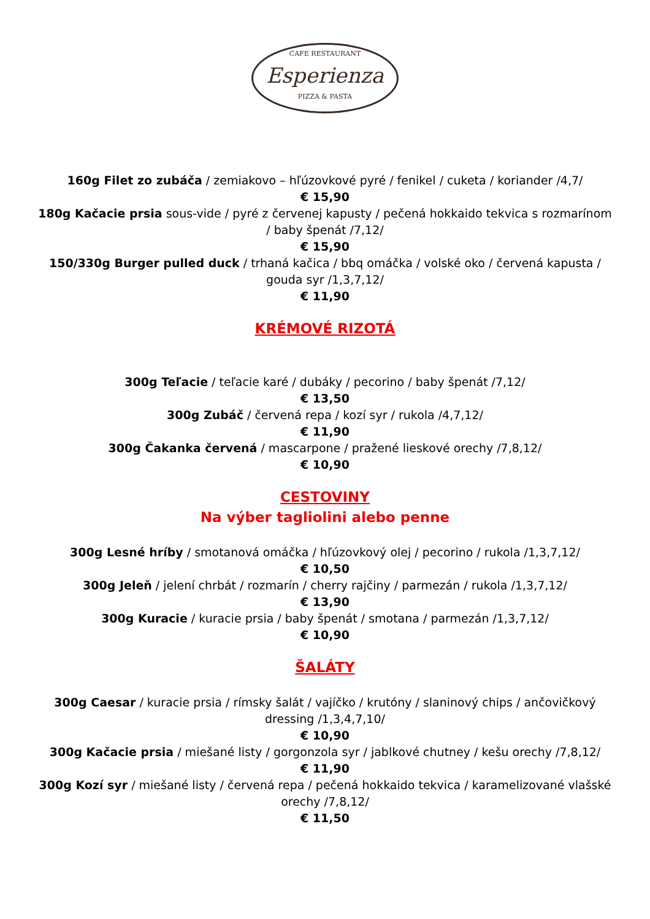CAFE RESTAURANT
Esperienza
PIZZA & PASTA
160g Filet zo zubáča / zemiakovo – hľúzovkové pyré / fenikel / cuketa / koriander /4,7/
€ 15,90
180g Kačacie prsia sous-vide / pyré z červenej kapusty / pečená hokkaido tekvica s rozmarínom / baby špenát /7,12/
€ 15,90
150/330g Burger pulled duck / trhaná kačica / bbq omáčka / volské oko / červená kapusta / gouda syr /1,3,7,12/
€ 11,90
KRÉMOVÉ RIZOTÁ
300g Teľacie / teľacie karé / dubáky / pecorino / baby špenát /7,12/
€ 13,50
300g Zubáč / červená repa / kozí syr / rukola /4,7,12/
€ 11,90
300g Čakanka červená / mascarpone / pražené lieskové orechy /7,8,12/
€ 10,90
CESTOVINY
Na výber tagliolini alebo penne
300g Lesné hríby / smotanová omáčka / hľúzovkový olej / pecorino / rukola /1,3,7,12/
€ 10,50
300g Jeleň / jelení chrbát / rozmarín / cherry rajčiny / parmezán / rukola /1,3,7,12/
€ 13,90
300g Kuracie / kuracie prsia / baby špenát / smotana / parmezán /1,3,7,12/
€ 10,90
ŠALÁTY
300g Caesar / kuracie prsia / rímsky šalát / vajíčko / krutóny / slaninový chips / ančovičkový dressing /1,3,4,7,10/
€ 10,90
300g Kačacie prsia / miešané listy / gorgonzola syr / jablkové chutney / kešu orechy /7,8,12/
€ 11,90
300g Kozí syr / miešané listy / červená repa / pečená hokkaido tekvica / karamelizované vlašské orechy /7,8,12/
€ 11,50